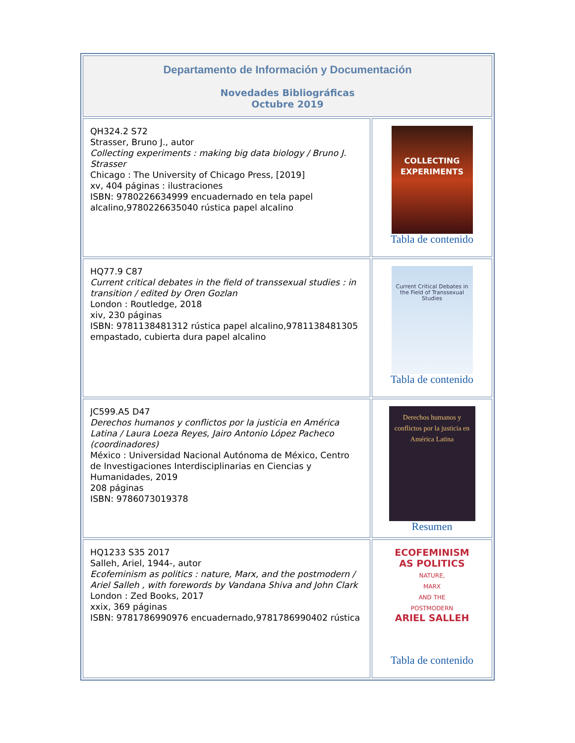| Departamento de Información y Documentación Novedades Bibliográficas Octubre 2019 | |
| QH324.2 S72 Strasser, Bruno J., autor Collecting experiments : making big data biology / Bruno J. Strasser Chicago : The University of Chicago Press, [2019] xv, 404 páginas : ilustraciones ISBN: 9780226634999 encuadernado en tela papel alcalino,9780226635040 rústica papel alcalino | COLLECTING EXPERIMENTS Tabla de contenido |
| HQ77.9 C87 Current critical debates in the field of transsexual studies : in transition / edited by Oren Gozlan London : Routledge, 2018 xiv, 230 páginas ISBN: 9781138481312 rústica papel alcalino,9781138481305 empastado, cubierta dura papel alcalino | Current Critical Debates in the Field of Transsexual Studies Tabla de contenido |
| JC599.A5 D47 Derechos humanos y conflictos por la justicia en América Latina / Laura Loeza Reyes, Jairo Antonio López Pacheco (coordinadores) México : Universidad Nacional Autónoma de México, Centro de Investigaciones Interdisciplinarias en Ciencias y Humanidades, 2019 208 páginas ISBN: 9786073019378 | Derechos humanos y conflictos por la justicia en América Latina Resumen |
| HQ1233 S35 2017 Salleh, Ariel, 1944-, autor Ecofeminism as politics : nature, Marx, and the postmodern / Ariel Salleh , with forewords by Vandana Shiva and John Clark London : Zed Books, 2017 xxix, 369 páginas ISBN: 9781786990976 encuadernado,9781786990402 rústica | ECOFEMINISM AS POLITICS NATURE, MARX AND THE POSTMODERN ARIEL SALLEH Tabla de contenido |